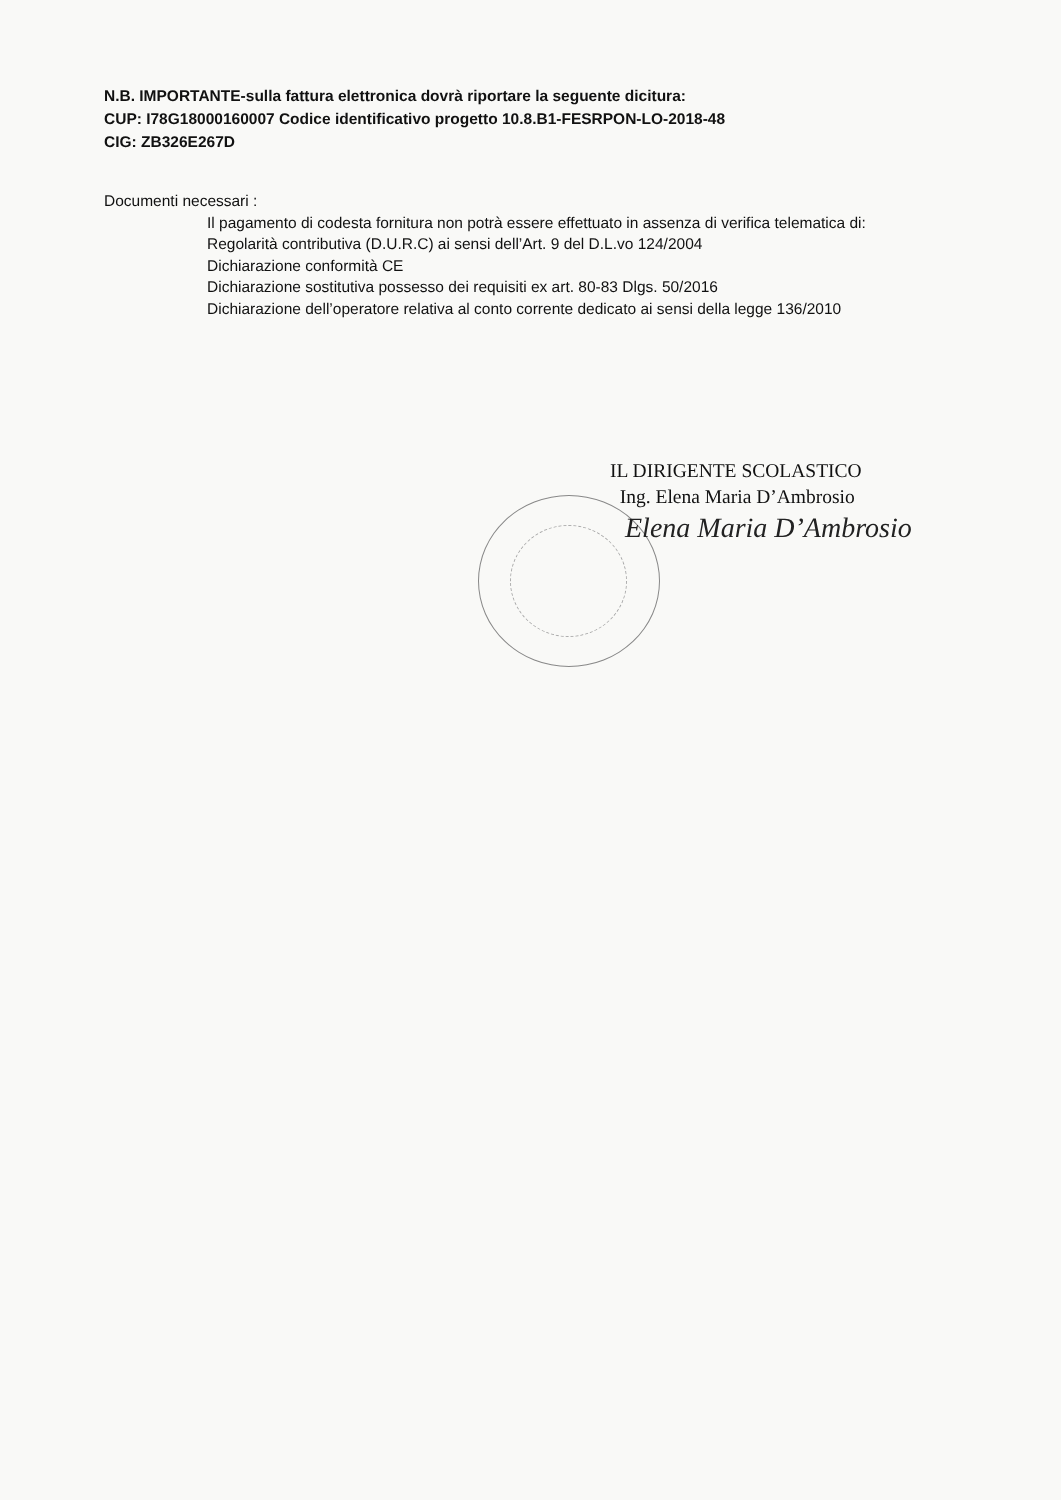N.B. IMPORTANTE-sulla fattura elettronica dovrà riportare la seguente dicitura:
CUP: I78G18000160007 Codice identificativo progetto 10.8.B1-FESRPON-LO-2018-48
CIG: ZB326E267D
Documenti necessari :
Il pagamento di codesta fornitura non potrà essere effettuato in assenza di verifica telematica di:
Regolarità contributiva (D.U.R.C) ai sensi dell’Art. 9 del D.L.vo 124/2004
Dichiarazione conformità CE
Dichiarazione sostitutiva possesso dei requisiti ex art. 80-83 Dlgs. 50/2016
Dichiarazione dell’operatore relativa al conto corrente dedicato ai sensi della legge 136/2010
IL DIRIGENTE SCOLASTICO
Ing. Elena Maria D’Ambrosio
Elena Maria D’Ambrosio